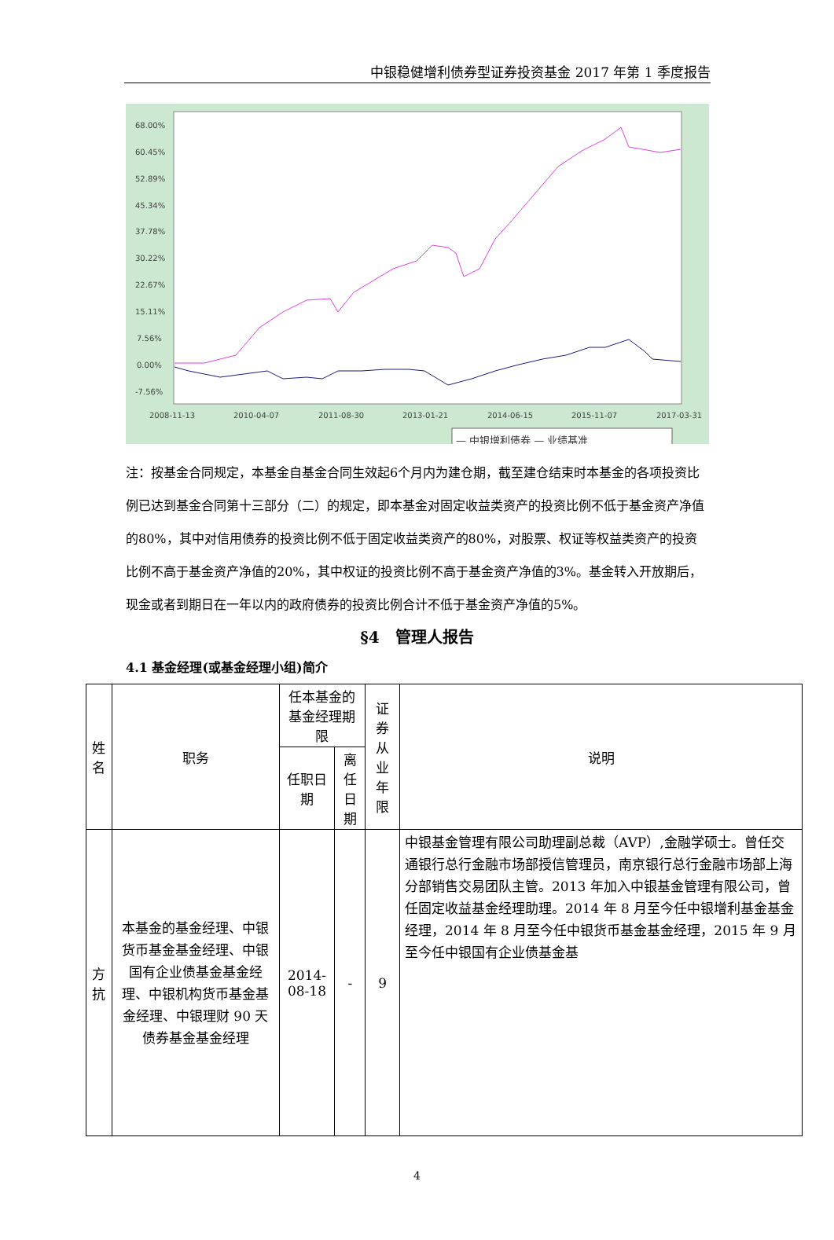中银稳健增利债券型证券投资基金 2017 年第 1 季度报告
68.00%
60.45%
52.89%
45.34%
37.78%
30.22%
22.67%
15.11%
7.56%
0.00%
-7.56%
2008-11-13
2010-04-07
2011-08-30
2013-01-21
2014-06-15
2015-11-07
2017-03-31
— 中银增利债券 — 业绩基准
注：按基金合同规定，本基金自基金合同生效起6个月内为建仓期，截至建仓结束时本基金的各项投资比例已达到基金合同第十三部分（二）的规定，即本基金对固定收益类资产的投资比例不低于基金资产净值的80%，其中对信用债券的投资比例不低于固定收益类资产的80%，对股票、权证等权益类资产的投资比例不高于基金资产净值的20%，其中权证的投资比例不高于基金资产净值的3%。基金转入开放期后，现金或者到期日在一年以内的政府债券的投资比例合计不低于基金资产净值的5%。
§4　管理人报告
4.1 基金经理(或基金经理小组)简介
| 姓名 | 职务 | 任本基金的基金经理期限 | | 证券从业年限 | 说明 |
| --- | --- | --- | --- | --- | --- |
| | | 任职日期 | 离任日期 | | |
| 方抗 | 本基金的基金经理、中银货币基金基金经理、中银国有企业债基金基金经理、中银机构货币基金基金经理、中银理财 90 天债券基金基金经理 | 2014-08-18 | - | 9 | 中银基金管理有限公司助理副总裁（AVP）,金融学硕士。曾任交通银行总行金融市场部授信管理员，南京银行总行金融市场部上海分部销售交易团队主管。2013 年加入中银基金管理有限公司，曾任固定收益基金经理助理。2014 年 8 月至今任中银增利基金基金经理，2014 年 8 月至今任中银货币基金基金经理，2015 年 9 月至今任中银国有企业债基金基 |
4